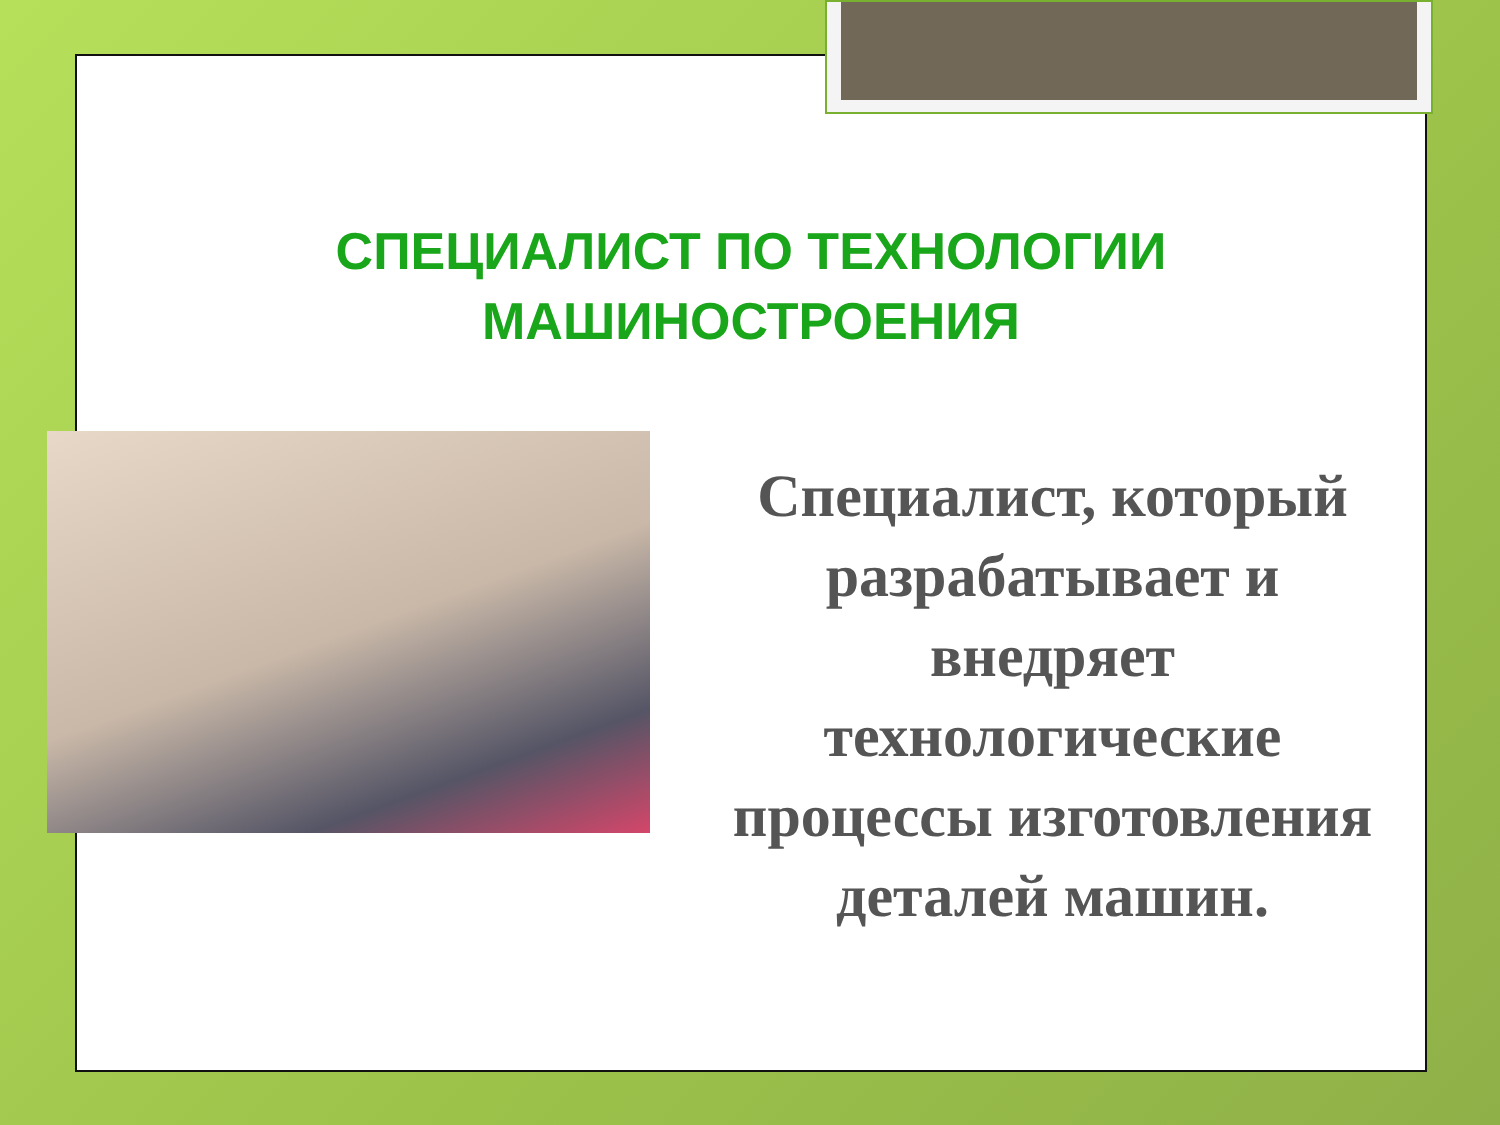СПЕЦИАЛИСТ ПО ТЕХНОЛОГИИ
МАШИНОСТРОЕНИЯ
Специалист, который разрабатывает и внедряет технологические процессы изготовления деталей машин.